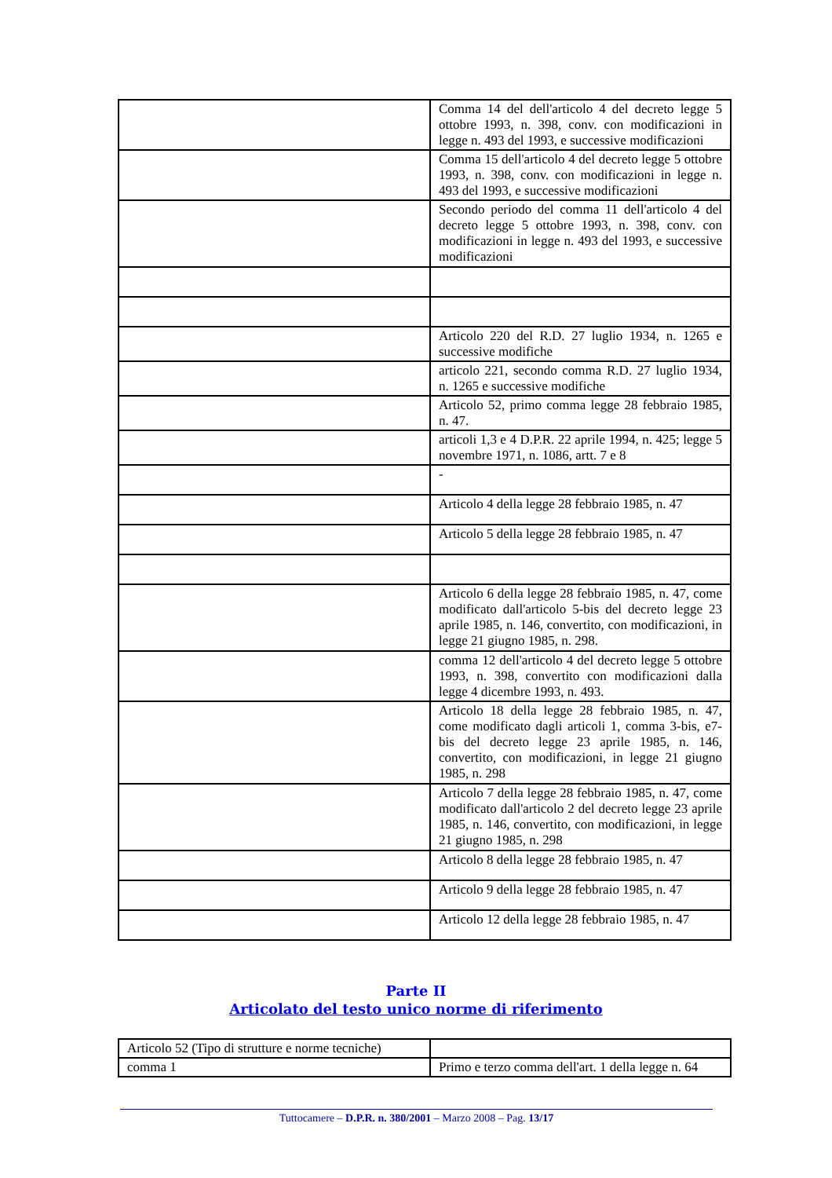| | Comma 14 del dell'articolo 4 del decreto legge 5 ottobre 1993, n. 398, conv. con modificazioni in legge n. 493 del 1993, e successive modificazioni |
| | Comma 15 dell'articolo 4 del decreto legge 5 ottobre 1993, n. 398, conv. con modificazioni in legge n. 493 del 1993, e successive modificazioni |
| | Secondo periodo del comma 11 dell'articolo 4 del decreto legge 5 ottobre 1993, n. 398, conv. con modificazioni in legge n. 493 del 1993, e successive modificazioni |
| | Articolo 220 del R.D. 27 luglio 1934, n. 1265 e successive modifiche |
| | articolo 221, secondo comma R.D. 27 luglio 1934, n. 1265 e successive modifiche |
| | Articolo 52, primo comma legge 28 febbraio 1985, n. 47. |
| | articoli 1,3 e 4 D.P.R. 22 aprile 1994, n. 425; legge 5 novembre 1971, n. 1086, artt. 7 e 8 |
| | - |
| | Articolo 4 della legge 28 febbraio 1985, n. 47 |
| | Articolo 5 della legge 28 febbraio 1985, n. 47 |
| | Articolo 6 della legge 28 febbraio 1985, n. 47, come modificato dall'articolo 5-bis del decreto legge 23 aprile 1985, n. 146, convertito, con modificazioni, in legge 21 giugno 1985, n. 298. |
| | comma 12 dell'articolo 4 del decreto legge 5 ottobre 1993, n. 398, convertito con modificazioni dalla legge 4 dicembre 1993, n. 493. |
| | Articolo 18 della legge 28 febbraio 1985, n. 47, come modificato dagli articoli 1, comma 3-bis, e7-bis del decreto legge 23 aprile 1985, n. 146, convertito, con modificazioni, in legge 21 giugno 1985, n. 298 |
| | Articolo 7 della legge 28 febbraio 1985, n. 47, come modificato dall'articolo 2 del decreto legge 23 aprile 1985, n. 146, convertito, con modificazioni, in legge 21 giugno 1985, n. 298 |
| | Articolo 8 della legge 28 febbraio 1985, n. 47 |
| | Articolo 9 della legge 28 febbraio 1985, n. 47 |
| | Articolo 12 della legge 28 febbraio 1985, n. 47 |
Parte II
Articolato del testo unico norme di riferimento
| Articolo 52 (Tipo di strutture e norme tecniche) | |
| comma 1 | Primo e terzo comma dell'art. 1 della legge n. 64 |
Tuttocamere – D.P.R. n. 380/2001 – Marzo 2008 – Pag. 13/17